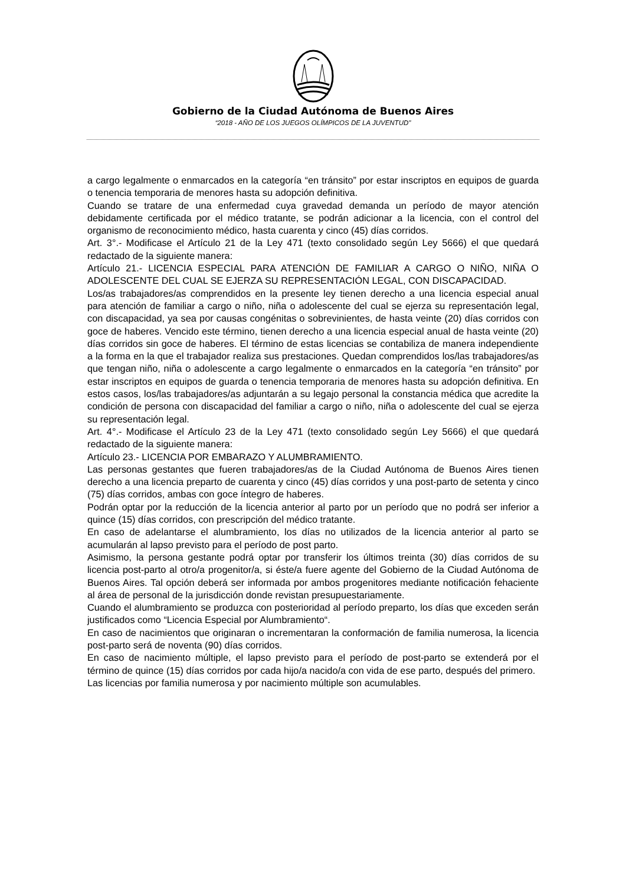Gobierno de la Ciudad Autónoma de Buenos Aires
“2018 - AÑO DE LOS JUEGOS OLÍMPICOS DE LA JUVENTUD"
a cargo legalmente o enmarcados en la categoría “en tránsito” por estar inscriptos en equipos de guarda o tenencia temporaria de menores hasta su adopción definitiva.
Cuando se tratare de una enfermedad cuya gravedad demanda un período de mayor atención debidamente certificada por el médico tratante, se podrán adicionar a la licencia, con el control del organismo de reconocimiento médico, hasta cuarenta y cinco (45) días corridos.
Art. 3°.- Modificase el Artículo 21 de la Ley 471 (texto consolidado según Ley 5666) el que quedará redactado de la siguiente manera:
Artículo 21.- LICENCIA ESPECIAL PARA ATENCIÓN DE FAMILIAR A CARGO O NIÑO, NIÑA O ADOLESCENTE DEL CUAL SE EJERZA SU REPRESENTACIÓN LEGAL, CON DISCAPACIDAD.
Los/as trabajadores/as comprendidos en la presente ley tienen derecho a una licencia especial anual para atención de familiar a cargo o niño, niña o adolescente del cual se ejerza su representación legal, con discapacidad, ya sea por causas congénitas o sobrevinientes, de hasta veinte (20) días corridos con goce de haberes. Vencido este término, tienen derecho a una licencia especial anual de hasta veinte (20) días corridos sin goce de haberes. El término de estas licencias se contabiliza de manera independiente a la forma en la que el trabajador realiza sus prestaciones. Quedan comprendidos los/las trabajadores/as que tengan niño, niña o adolescente a cargo legalmente o enmarcados en la categoría “en tránsito” por estar inscriptos en equipos de guarda o tenencia temporaria de menores hasta su adopción definitiva. En estos casos, los/las trabajadores/as adjuntarán a su legajo personal la constancia médica que acredite la condición de persona con discapacidad del familiar a cargo o niño, niña o adolescente del cual se ejerza su representación legal.
Art. 4°.- Modificase el Artículo 23 de la Ley 471 (texto consolidado según Ley 5666) el que quedará redactado de la siguiente manera:
Artículo 23.- LICENCIA POR EMBARAZO Y ALUMBRAMIENTO.
Las personas gestantes que fueren trabajadores/as de la Ciudad Autónoma de Buenos Aires tienen derecho a una licencia preparto de cuarenta y cinco (45) días corridos y una post-parto de setenta y cinco (75) días corridos, ambas con goce íntegro de haberes.
Podrán optar por la reducción de la licencia anterior al parto por un período que no podrá ser inferior a quince (15) días corridos, con prescripción del médico tratante.
En caso de adelantarse el alumbramiento, los días no utilizados de la licencia anterior al parto se acumularán al lapso previsto para el período de post parto.
Asimismo, la persona gestante podrá optar por transferir los últimos treinta (30) días corridos de su licencia post-parto al otro/a progenitor/a, si éste/a fuere agente del Gobierno de la Ciudad Autónoma de Buenos Aires. Tal opción deberá ser informada por ambos progenitores mediante notificación fehaciente al área de personal de la jurisdicción donde revistan presupuestariamente.
Cuando el alumbramiento se produzca con posterioridad al período preparto, los días que exceden serán justificados como “Licencia Especial por Alumbramiento“.
En caso de nacimientos que originaran o incrementaran la conformación de familia numerosa, la licencia post-parto será de noventa (90) días corridos.
En caso de nacimiento múltiple, el lapso previsto para el período de post-parto se extenderá por el término de quince (15) días corridos por cada hijo/a nacido/a con vida de ese parto, después del primero.
Las licencias por familia numerosa y por nacimiento múltiple son acumulables.